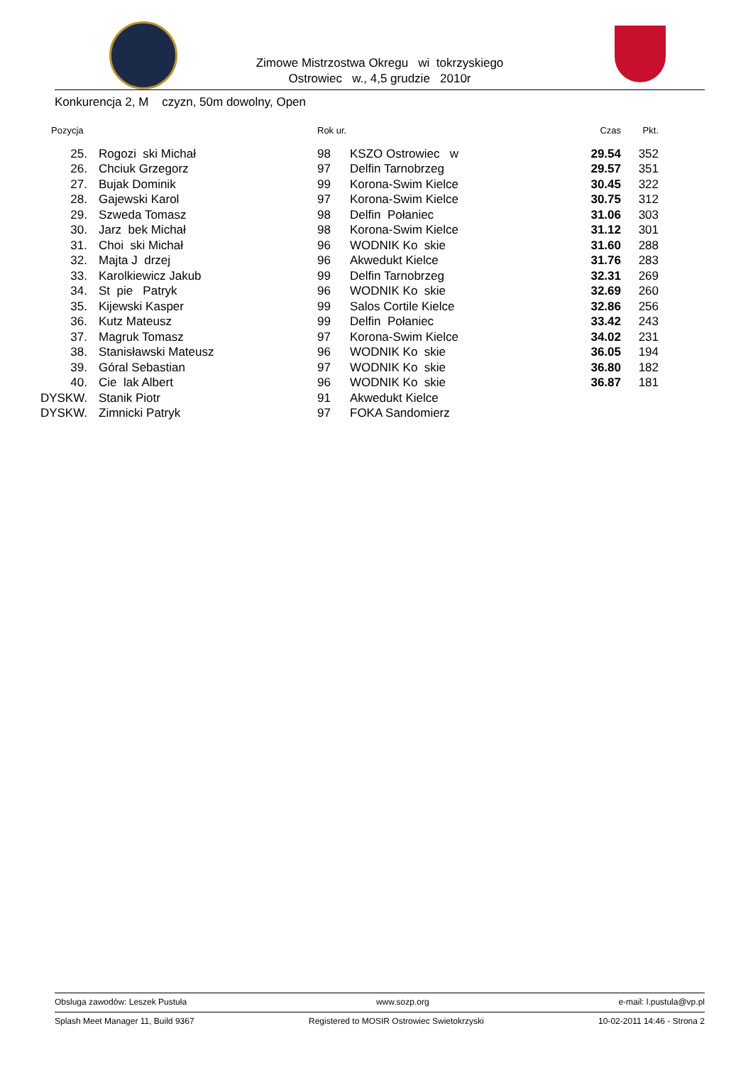Zimowe Mistrzostwa Okregu wi tokrzyskiego
Ostrowiec w., 4,5 grudzie 2010r
Konkurencja 2, M czyzn, 50m dowolny, Open
| Pozycja | | Rok ur. | | Czas | Pkt. |
| --- | --- | --- | --- | --- | --- |
| 25. | Rogozi ski Michał | 98 | KSZO Ostrowiec w | 29.54 | 352 |
| 26. | Chciuk Grzegorz | 97 | Delfin Tarnobrzeg | 29.57 | 351 |
| 27. | Bujak Dominik | 99 | Korona-Swim Kielce | 30.45 | 322 |
| 28. | Gajewski Karol | 97 | Korona-Swim Kielce | 30.75 | 312 |
| 29. | Szweda Tomasz | 98 | Delfin Połaniec | 31.06 | 303 |
| 30. | Jarz bek Michał | 98 | Korona-Swim Kielce | 31.12 | 301 |
| 31. | Choi ski Michał | 96 | WODNIK Ko skie | 31.60 | 288 |
| 32. | Majta J drzej | 96 | Akwedukt Kielce | 31.76 | 283 |
| 33. | Karolkiewicz Jakub | 99 | Delfin Tarnobrzeg | 32.31 | 269 |
| 34. | St pie Patryk | 96 | WODNIK Ko skie | 32.69 | 260 |
| 35. | Kijewski Kasper | 99 | Salos Cortile Kielce | 32.86 | 256 |
| 36. | Kutz Mateusz | 99 | Delfin Połaniec | 33.42 | 243 |
| 37. | Magruk Tomasz | 97 | Korona-Swim Kielce | 34.02 | 231 |
| 38. | Stanisławski Mateusz | 96 | WODNIK Ko skie | 36.05 | 194 |
| 39. | Góral Sebastian | 97 | WODNIK Ko skie | 36.80 | 182 |
| 40. | Cie lak Albert | 96 | WODNIK Ko skie | 36.87 | 181 |
| DYSKW. | Stanik Piotr | 91 | Akwedukt Kielce | | |
| DYSKW. | Zimnicki Patryk | 97 | FOKA Sandomierz | | |
Obsluga zawodów: Leszek Pustuła www.sozp.org e-mail: l.pustula@vp.pl
Splash Meet Manager 11, Build 9367 Registered to MOSIR Ostrowiec Swietokrzyski 10-02-2011 14:46 - Strona 2